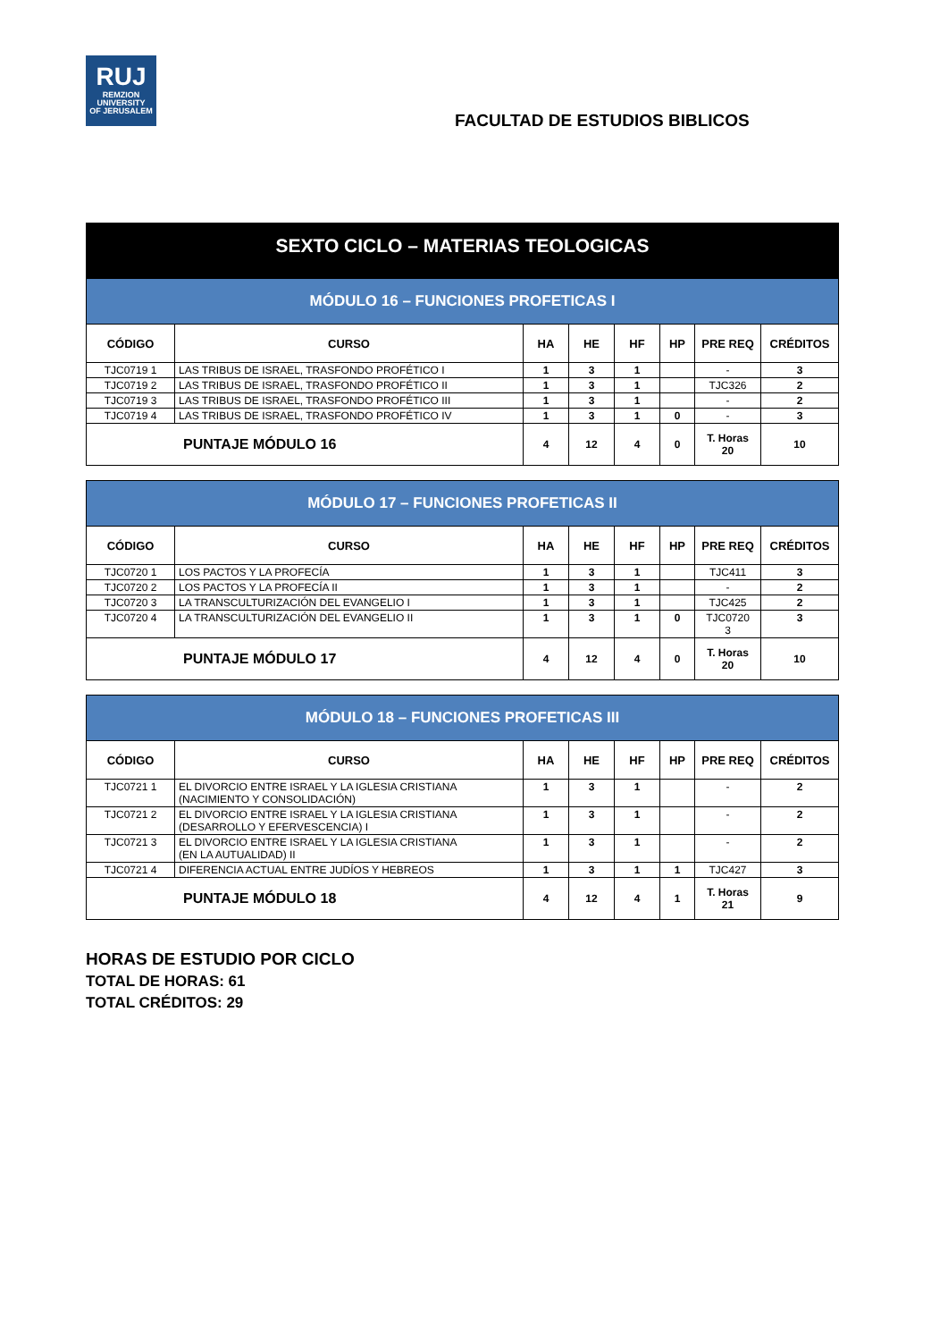RUJ
REMZION
UNIVERSITY
OF JERUSALEM
FACULTAD DE ESTUDIOS BIBLICOS
SEXTO CICLO – MATERIAS TEOLOGICAS
| MÓDULO 16 – FUNCIONES PROFETICAS I | | | | | | | |
| CÓDIGO | CURSO | HA | HE | HF | HP | PRE REQ | CRÉDITOS |
| TJC0719 1 | LAS TRIBUS DE ISRAEL, TRASFONDO PROFÉTICO I | 1 | 3 | 1 | | - | 3 |
| TJC0719 2 | LAS TRIBUS DE ISRAEL, TRASFONDO PROFÉTICO II | 1 | 3 | 1 | | TJC326 | 2 |
| TJC0719 3 | LAS TRIBUS DE ISRAEL, TRASFONDO PROFÉTICO III | 1 | 3 | 1 | | - | 2 |
| TJC0719 4 | LAS TRIBUS DE ISRAEL, TRASFONDO PROFÉTICO IV | 1 | 3 | 1 | 0 | - | 3 |
| PUNTAJE MÓDULO 16 | | 4 | 12 | 4 | 0 | T. Horas 20 | 10 |
| MÓDULO 17 – FUNCIONES PROFETICAS II | | | | | | | |
| CÓDIGO | CURSO | HA | HE | HF | HP | PRE REQ | CRÉDITOS |
| TJC0720 1 | LOS PACTOS Y LA PROFECÍA | 1 | 3 | 1 | | TJC411 | 3 |
| TJC0720 2 | LOS PACTOS Y LA PROFECÍA II | 1 | 3 | 1 | | - | 2 |
| TJC0720 3 | LA TRANSCULTURIZACIÓN DEL EVANGELIO I | 1 | 3 | 1 | | TJC425 | 2 |
| TJC0720 4 | LA TRANSCULTURIZACIÓN DEL EVANGELIO II | 1 | 3 | 1 | 0 | TJC0720 3 | 3 |
| PUNTAJE MÓDULO 17 | | 4 | 12 | 4 | 0 | T. Horas 20 | 10 |
| MÓDULO 18 – FUNCIONES PROFETICAS III | | | | | | | |
| CÓDIGO | CURSO | HA | HE | HF | HP | PRE REQ | CRÉDITOS |
| TJC0721 1 | EL DIVORCIO ENTRE ISRAEL Y LA IGLESIA CRISTIANA (NACIMIENTO Y CONSOLIDACIÓN) | 1 | 3 | 1 | | - | 2 |
| TJC0721 2 | EL DIVORCIO ENTRE ISRAEL Y LA IGLESIA CRISTIANA (DESARROLLO Y EFERVESCENCIA) I | 1 | 3 | 1 | | - | 2 |
| TJC0721 3 | EL DIVORCIO ENTRE ISRAEL Y LA IGLESIA CRISTIANA (EN LA AUTUALIDAD) II | 1 | 3 | 1 | | - | 2 |
| TJC0721 4 | DIFERENCIA ACTUAL ENTRE JUDÍOS Y HEBREOS | 1 | 3 | 1 | 1 | TJC427 | 3 |
| PUNTAJE MÓDULO 18 | | 4 | 12 | 4 | 1 | T. Horas 21 | 9 |
HORAS DE ESTUDIO POR CICLO
TOTAL DE HORAS: 61
TOTAL CRÉDITOS: 29